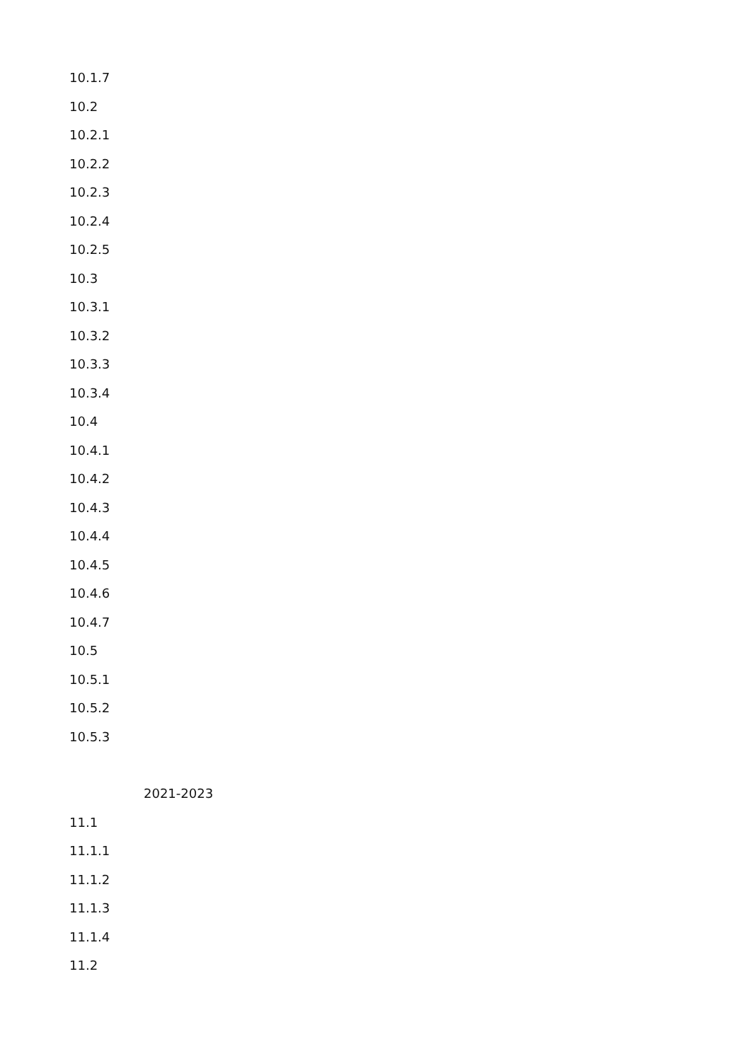10.1.7
10.2
10.2.1
10.2.2
10.2.3
10.2.4
10.2.5
10.3
10.3.1
10.3.2
10.3.3
10.3.4
10.4
10.4.1
10.4.2
10.4.3
10.4.4
10.4.5
10.4.6
10.4.7
10.5
10.5.1
10.5.2
10.5.3
2021-2023
11.1
11.1.1
11.1.2
11.1.3
11.1.4
11.2